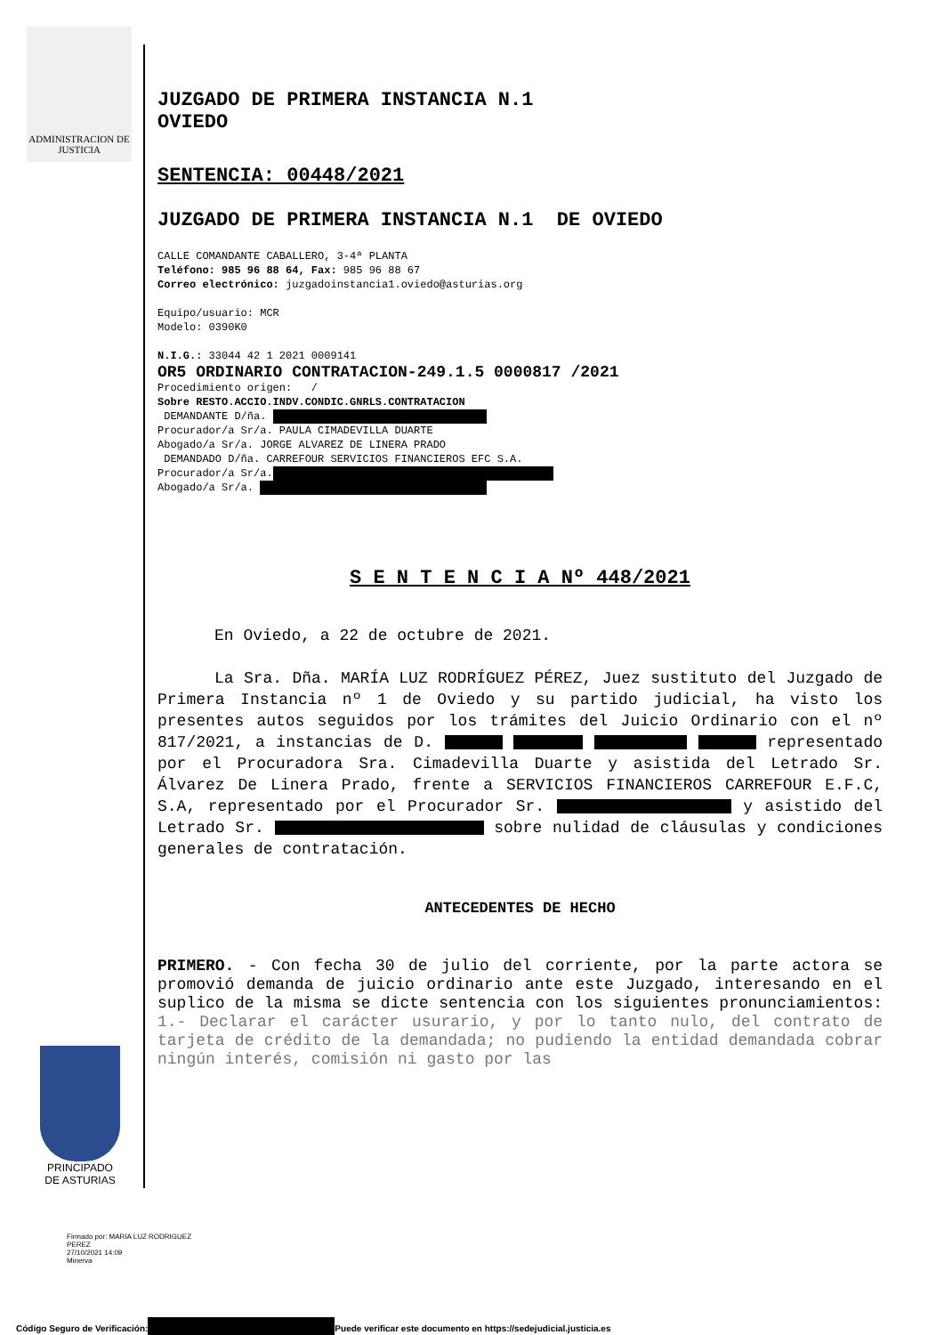ADMINISTRACION DE JUSTICIA
JUZGADO DE PRIMERA INSTANCIA N.1
OVIEDO
SENTENCIA: 00448/2021
JUZGADO DE PRIMERA INSTANCIA N.1 DE OVIEDO
CALLE COMANDANTE CABALLERO, 3-4ª PLANTA
Teléfono: 985 96 88 64, Fax: 985 96 88 67
Correo electrónico: juzgadoinstancia1.oviedo@asturias.org
Equipo/usuario: MCR
Modelo: 0390K0
N.I.G.: 33044 42 1 2021 0009141
OR5 ORDINARIO CONTRATACION-249.1.5 0000817 /2021
Procedimiento origen: /
Sobre RESTO.ACCIO.INDV.CONDIC.GNRLS.CONTRATACION
DEMANDANTE D/ña.
Procurador/a Sr/a. PAULA CIMADEVILLA DUARTE
Abogado/a Sr/a. JORGE ALVAREZ DE LINERA PRADO
DEMANDADO D/ña. CARREFOUR SERVICIOS FINANCIEROS EFC S.A.
Procurador/a Sr/a.
Abogado/a Sr/a.
S E N T E N C I A Nº 448/2021
En Oviedo, a 22 de octubre de 2021.
La Sra. Dña. MARÍA LUZ RODRÍGUEZ PÉREZ, Juez sustituto del Juzgado de Primera Instancia nº 1 de Oviedo y su partido judicial, ha visto los presentes autos seguidos por los trámites del Juicio Ordinario con el nº 817/2021, a instancias de D. representado por el Procuradora Sra. Cimadevilla Duarte y asistida del Letrado Sr. Álvarez De Linera Prado, frente a SERVICIOS FINANCIEROS CARREFOUR E.F.C, S.A, representado por el Procurador Sr. y asistido del Letrado Sr. sobre nulidad de cláusulas y condiciones generales de contratación.
ANTECEDENTES DE HECHO
PRIMERO. - Con fecha 30 de julio del corriente, por la parte actora se promovió demanda de juicio ordinario ante este Juzgado, interesando en el suplico de la misma se dicte sentencia con los siguientes pronunciamientos: 1.- Declarar el carácter usurario, y por lo tanto nulo, del contrato de tarjeta de crédito de la demandada; no pudiendo la entidad demandada cobrar ningún interés, comisión ni gasto por las
PRINCIPADO DE ASTURIAS
Firmado por: MARIA LUZ RODRIGUEZ
PEREZ
27/10/2021 14:09
Minerva
Código Seguro de Verificación: Puede verificar este documento en https://sedejudicial.justicia.es